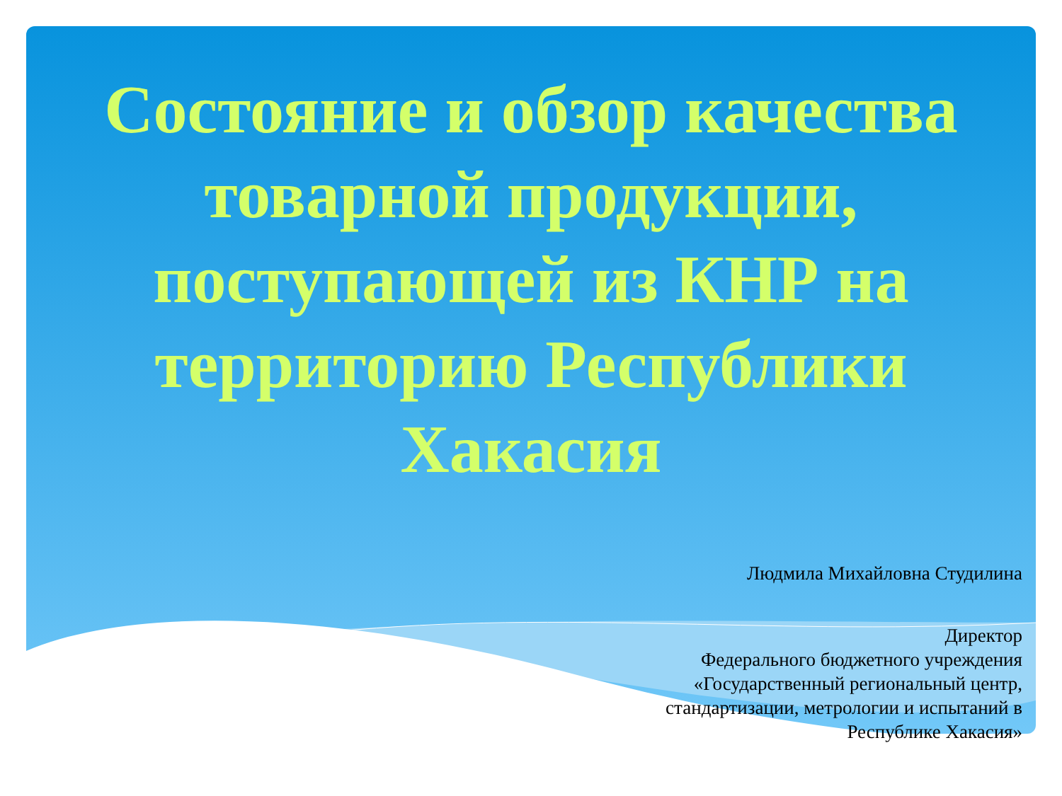Состояние и обзор качества товарной продукции, поступающей из КНР на территорию Республики Хакасия
Людмила Михайловна Студилина
Директор
Федерального бюджетного учреждения
«Государственный региональный центр,
стандартизации, метрологии и испытаний в
Республике Хакасия»